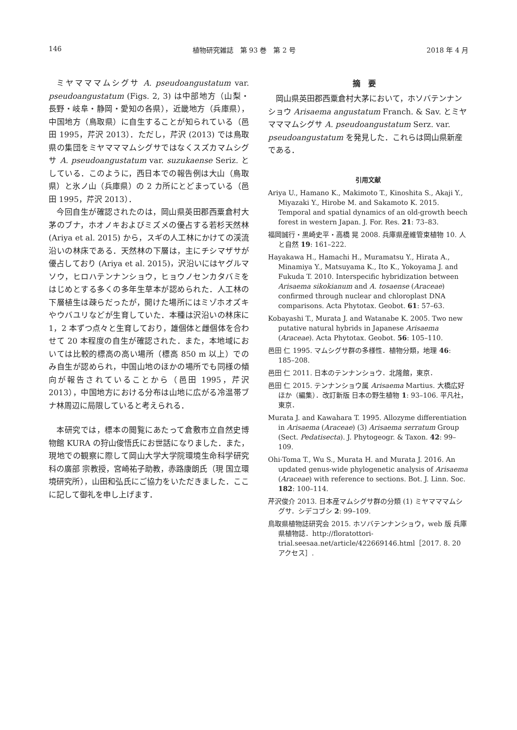146 植物研究雑誌　第 93 巻　第 2 号 2018 年 4 月
ミヤマママムシグサ A. pseudoangustatum var. pseudoangustatum (Figs. 2, 3) は中部地方（山梨・長野・岐阜・静岡・愛知の各県），近畿地方（兵庫県），中国地方（鳥取県）に自生することが知られている（邑田 1995，芹沢 2013）．ただし，芹沢 (2013) では鳥取県の集団をミヤマママムシグサではなくスズカマムシグサ A. pseudoangustatum var. suzukaense Seriz. としている．このように，西日本での報告例は大山（鳥取県）と氷ノ山（兵庫県）の 2 カ所にとどまっている（邑田 1995，芹沢 2013）．
今回自生が確認されたのは，岡山県英田郡西粟倉村大茅のブナ，ホオノキおよびミズメの優占する若杉天然林 (Ariya et al. 2015) から，スギの人工林にかけての渓流沿いの林床である．天然林の下層は，主にチシマザサが優占しており (Ariya et al. 2015)，沢沿いにはヤグルマソウ，ヒロハテンナンショウ，ヒョウノセンカタバミをはじめとする多くの多年生草本が認められた．人工林の下層植生は疎らだったが，開けた場所にはミゾホオズキやウバユリなどが生育していた．本種は沢沿いの林床に 1，2 本ずつ点々と生育しており，雄個体と雌個体を合わせて 20 本程度の自生が確認された．また，本地域においては比較的標高の高い場所（標高 850 m 以上）でのみ自生が認められ，中国山地のほかの場所でも同様の傾向が報告されていることから（邑田 1995，芹沢 2013），中国地方における分布は山地に広がる冷温帯ブナ林周辺に局限していると考えられる．
本研究では，標本の閲覧にあたって倉敷市立自然史博物館 KURA の狩山俊悟氏にお世話になりました．また，現地での観察に際して岡山大学大学院環境生命科学研究科の廣部 宗教授，宮崎祐子助教，赤路康朗氏（現 国立環境研究所），山田和弘氏にご協力をいただきました．ここに記して御礼を申し上げます．
摘要
岡山県英田郡西粟倉村大茅において，ホソバテンナンショウ Arisaema angustatum Franch. & Sav. とミヤマママムシグサ A. pseudoangustatum Serz. var. pseudoangustatum を発見した．これらは岡山県新産である．
引用文献
Ariya U., Hamano K., Makimoto T., Kinoshita S., Akaji Y., Miyazaki Y., Hirobe M. and Sakamoto K. 2015. Temporal and spatial dynamics of an old-growth beech forest in western Japan. J. For. Res. 21: 73–83.
福岡誠行・黒崎史平・高橋 晃 2008. 兵庫県産維管束植物 10. 人と自然 19: 161–222.
Hayakawa H., Hamachi H., Muramatsu Y., Hirata A., Minamiya Y., Matsuyama K., Ito K., Yokoyama J. and Fukuda T. 2010. Interspecific hybridization between Arisaema sikokianum and A. tosaense (Araceae) confirmed through nuclear and chloroplast DNA comparisons. Acta Phytotax. Geobot. 61: 57–63.
Kobayashi T., Murata J. and Watanabe K. 2005. Two new putative natural hybrids in Japanese Arisaema (Araceae). Acta Phytotax. Geobot. 56: 105–110.
邑田 仁 1995. マムシグサ群の多様性．植物分類，地理 46: 185–208.
邑田 仁 2011. 日本のテンナンショウ．北隆館，東京．
邑田 仁 2015. テンナンショウ属 Arisaema Martius. 大橋広好ほか（編集）．改訂新版 日本の野生植物 1: 93–106. 平凡社，東京．
Murata J. and Kawahara T. 1995. Allozyme differentiation in Arisaema (Araceae) (3) Arisaema serratum Group (Sect. Pedatisecta). J. Phytogeogr. & Taxon. 42: 99–109.
Ohi-Toma T., Wu S., Murata H. and Murata J. 2016. An updated genus-wide phylogenetic analysis of Arisaema (Araceae) with reference to sections. Bot. J. Linn. Soc. 182: 100–114.
芹沢俊介 2013. 日本産マムシグサ群の分類 (1) ミヤマママムシグサ．シデコブシ 2: 99–109.
鳥取県植物誌研究会 2015. ホソバテンナンショウ，web 版 兵庫県植物誌．http://floratottori-trial.seesaa.net/article/422669146.html［2017. 8. 20 アクセス］.